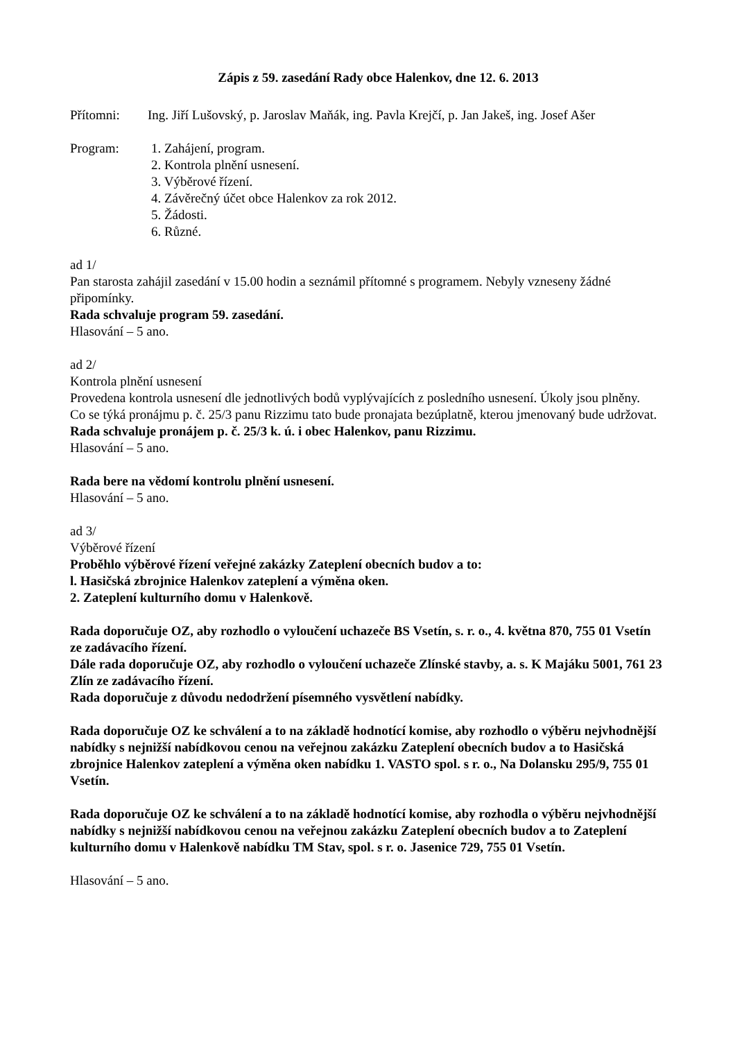Zápis z 59. zasedání Rady obce Halenkov, dne 12. 6. 2013
Přítomni: Ing. Jiří Lušovský, p. Jaroslav Maňák, ing. Pavla Krejčí, p. Jan Jakeš, ing. Josef Ašer
Program: 1. Zahájení, program.
2. Kontrola plnění usnesení.
3. Výběrové řízení.
4. Závěrečný účet obce Halenkov za rok 2012.
5. Žádosti.
6. Různé.
ad 1/
Pan starosta zahájil zasedání v 15.00 hodin a seznámil přítomné s programem. Nebyly vzneseny žádné připomínky.
Rada schvaluje program 59. zasedání.
Hlasování – 5 ano.
ad 2/
Kontrola plnění usnesení
Provedena kontrola usnesení dle jednotlivých bodů vyplývajících z posledního usnesení. Úkoly jsou plněny.
Co se týká pronájmu p. č. 25/3 panu Rizzimu tato bude pronajata bezúplatně, kterou jmenovaný bude udržovat.
Rada schvaluje pronájem p. č. 25/3 k. ú. i obec Halenkov, panu Rizzimu.
Hlasování – 5 ano.
Rada bere na vědomí kontrolu plnění usnesení.
Hlasování – 5 ano.
ad 3/
Výběrové řízení
Proběhlo výběrové řízení veřejné zakázky Zateplení obecních budov a to:
l. Hasičská zbrojnice Halenkov zateplení a výměna oken.
2. Zateplení kulturního domu v Halenkově.
Rada doporučuje OZ, aby rozhodlo o vyloučení uchazeče BS Vsetín, s. r. o., 4. května 870, 755 01 Vsetín ze zadávacího řízení.
Dále rada doporučuje OZ, aby rozhodlo o vyloučení uchazeče Zlínské stavby, a. s. K Majáku 5001, 761 23 Zlín ze zadávacího řízení.
Rada doporučuje z důvodu nedodržení písemného vysvětlení nabídky.
Rada doporučuje OZ ke schválení a to na základě hodnotící komise, aby rozhodlo o výběru nejvhodnější nabídky s nejnižší nabídkovou cenou na veřejnou zakázku Zateplení obecních budov a to Hasičská zbrojnice Halenkov zateplení a výměna oken nabídku 1. VASTO spol. s r. o., Na Dolansku 295/9, 755 01 Vsetín.
Rada doporučuje OZ ke schválení a to na základě hodnotící komise, aby rozhodla o výběru nejvhodnější nabídky s nejnižší nabídkovou cenou na veřejnou zakázku Zateplení obecních budov a to Zateplení kulturního domu v Halenkově nabídku TM Stav, spol. s r. o. Jasenice 729, 755 01 Vsetín.
Hlasování – 5 ano.